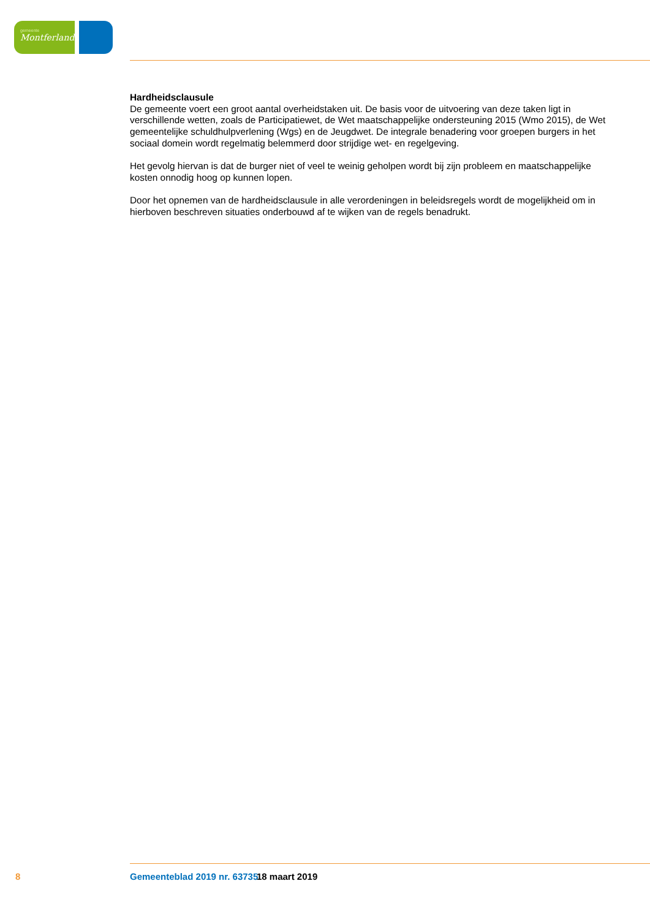gemeente
Montferland
Hardheidsclausule
De gemeente voert een groot aantal overheidstaken uit. De basis voor de uitvoering van deze taken ligt in verschillende wetten, zoals de Participatiewet, de Wet maatschappelijke ondersteuning 2015 (Wmo 2015), de Wet gemeentelijke schuldhulpverlening (Wgs) en de Jeugdwet. De integrale benadering voor groepen burgers in het sociaal domein wordt regelmatig belemmerd door strijdige wet- en regelgeving.
Het gevolg hiervan is dat de burger niet of veel te weinig geholpen wordt bij zijn probleem en maatschappelijke kosten onnodig hoog op kunnen lopen.
Door het opnemen van de hardheidsclausule in alle verordeningen in beleidsregels wordt de mogelijkheid om in hierboven beschreven situaties onderbouwd af te wijken van de regels benadrukt.
8 Gemeenteblad 2019 nr. 63735 18 maart 2019